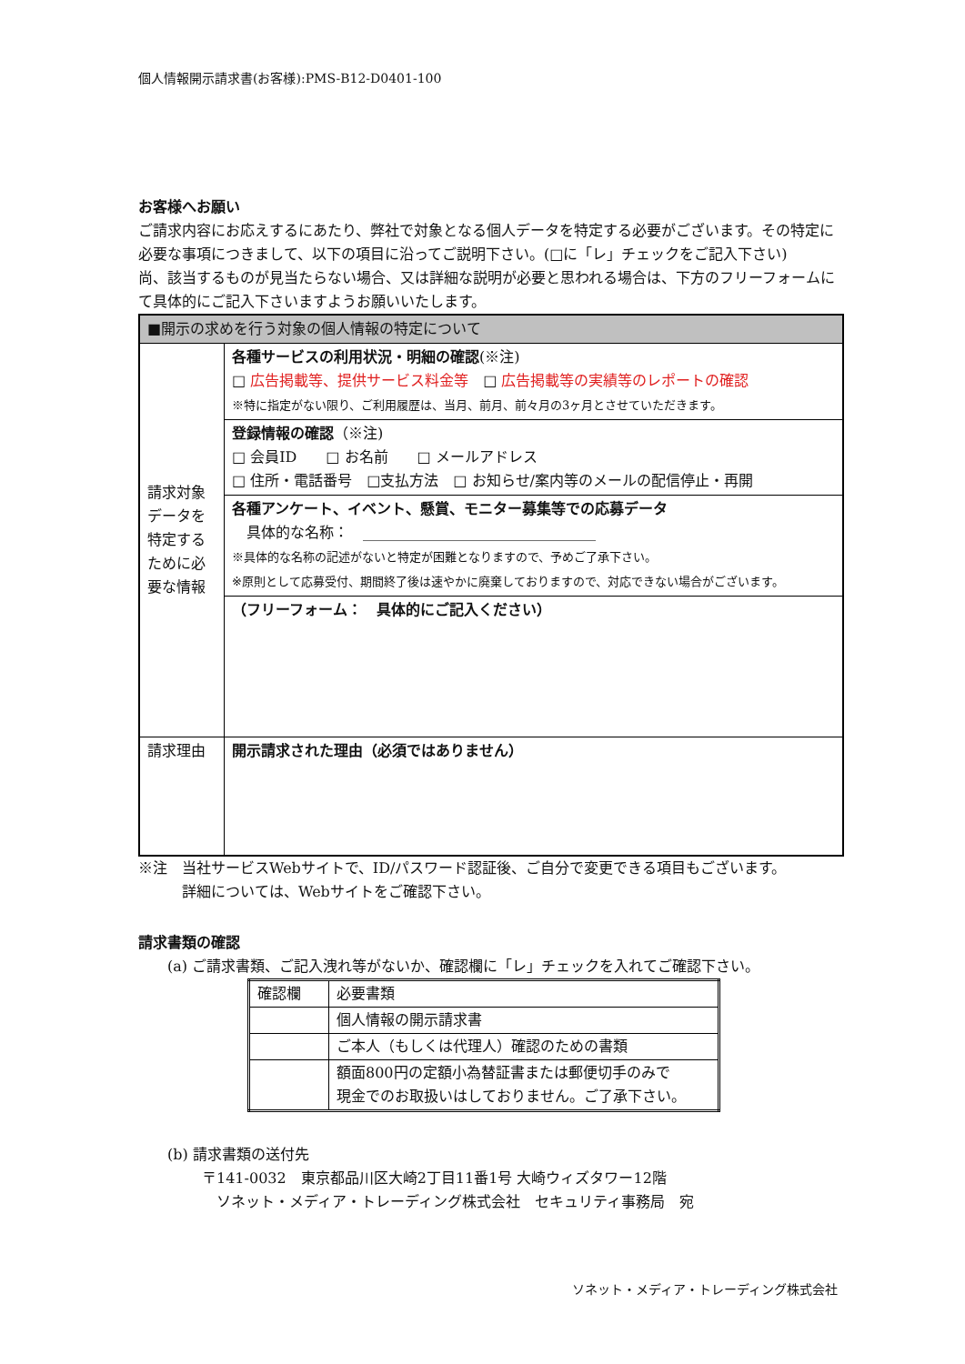個人情報開示請求書(お客様):PMS-B12-D0401-100
お客様へお願い
ご請求内容にお応えするにあたり、弊社で対象となる個人データを特定する必要がございます。その特定に必要な事項につきまして、以下の項目に沿ってご説明下さい。(□に「レ」チェックをご記入下さい)
尚、該当するものが見当たらない場合、又は詳細な説明が必要と思われる場合は、下方のフリーフォームにて具体的にご記入下さいますようお願いいたします。
| ■開示の求めを行う対象の個人情報の特定について | |
| 請求対象データを特定するために必要な情報 | 各種サービスの利用状況・明細の確認 (※注) □ 広告掲載等、提供サービス料金等 □ 広告掲載等の実績等のレポートの確認 ※特に指定がない限り、ご利用履歴は、当月、前月、前々月の3ヶ月とさせていただきます。 |
| | 登録情報の確認 （※注) □ 会員ID □ お名前 □ メールアドレス □ 住所・電話番号 □支払方法 □ お知らせ/案内等のメールの配信停止・再開 |
| | 各種アンケート、イベント、懸賞、モニター募集等での応募データ 具体的な名称： ________________________________ ※具体的な名称の記述がないと特定が困難となりますので、予めご了承下さい。 ※原則として応募受付、期間終了後は速やかに廃棄しておりますので、対応できない場合がございます。 |
| | （フリーフォーム： 具体的にご記入ください） |
| 請求理由 | 開示請求された理由（必須ではありません） |
※注　当社サービスWebサイトで、ID/パスワード認証後、ご自分で変更できる項目もございます。
　　　詳細については、Webサイトをご確認下さい。
請求書類の確認
(a) ご請求書類、ご記入洩れ等がないか、確認欄に「レ」チェックを入れてご確認下さい。
| 確認欄 | 必要書類 |
| | 個人情報の開示請求書 |
| | ご本人（もしくは代理人）確認のための書類 |
| | 額面800円の定額小為替証書または郵便切手のみで 現金でのお取扱いはしておりません。ご了承下さい。 |
(b) 請求書類の送付先
〒141-0032　東京都品川区大崎2丁目11番1号 大崎ウィズタワー12階
　ソネット・メディア・トレーディング株式会社　セキュリティ事務局　宛
ソネット・メディア・トレーディング株式会社